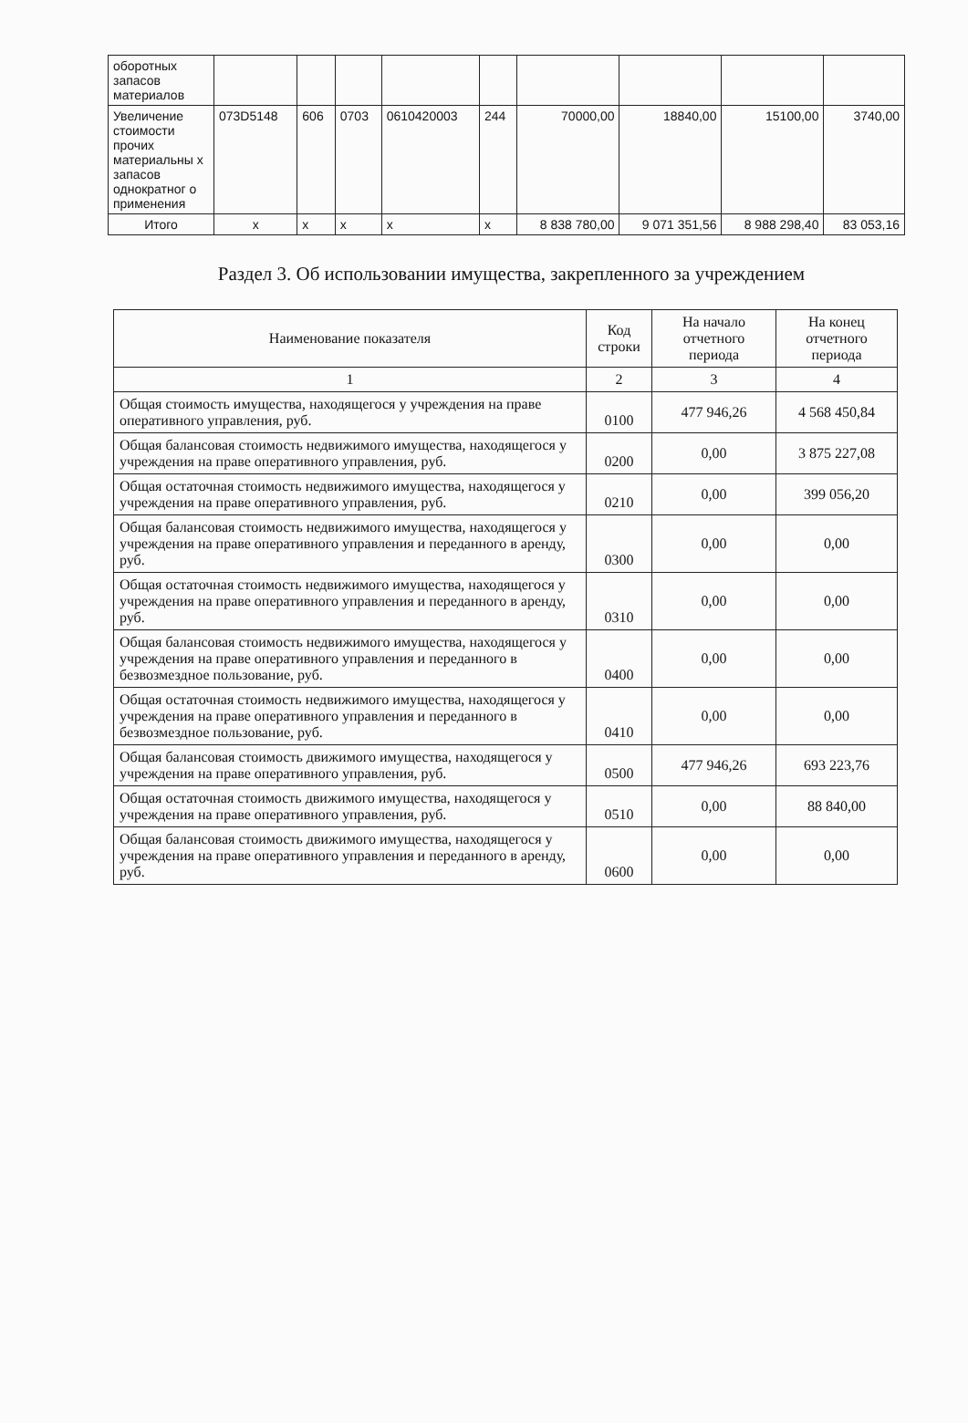| оборотных запасов материалов | | | | | | | | | |
| Увеличение стоимости прочих материальны х запасов однократног о применения | 073D5148 | 606 | 0703 | 0610420003 | 244 | 70000,00 | 18840,00 | 15100,00 | 3740,00 |
| Итого | x | x | x | x | x | 8 838 780,00 | 9 071 351,56 | 8 988 298,40 | 83 053,16 |
Раздел 3. Об использовании имущества, закрепленного за учреждением
| Наименование показателя | Код строки | На начало отчетного периода | На конец отчетного периода |
| --- | --- | --- | --- |
| 1 | 2 | 3 | 4 |
| Общая стоимость имущества, находящегося у учреждения на праве оперативного управления, руб. | 0100 | 477 946,26 | 4 568 450,84 |
| Общая балансовая стоимость недвижимого имущества, находящегося у учреждения на праве оперативного управления, руб. | 0200 | 0,00 | 3 875 227,08 |
| Общая остаточная стоимость недвижимого имущества, находящегося у учреждения на праве оперативного управления, руб. | 0210 | 0,00 | 399 056,20 |
| Общая балансовая стоимость недвижимого имущества, находящегося у учреждения на праве оперативного управления и переданного в аренду, руб. | 0300 | 0,00 | 0,00 |
| Общая остаточная стоимость недвижимого имущества, находящегося у учреждения на праве оперативного управления и переданного в аренду, руб. | 0310 | 0,00 | 0,00 |
| Общая балансовая стоимость недвижимого имущества, находящегося у учреждения на праве оперативного управления и переданного в безвозмездное пользование, руб. | 0400 | 0,00 | 0,00 |
| Общая остаточная стоимость недвижимого имущества, находящегося у учреждения на праве оперативного управления и переданного в безвозмездное пользование, руб. | 0410 | 0,00 | 0,00 |
| Общая балансовая стоимость движимого имущества, находящегося у учреждения на праве оперативного управления, руб. | 0500 | 477 946,26 | 693 223,76 |
| Общая остаточная стоимость движимого имущества, находящегося у учреждения на праве оперативного управления, руб. | 0510 | 0,00 | 88 840,00 |
| Общая балансовая стоимость движимого имущества, находящегося у учреждения на праве оперативного управления и переданного в аренду, руб. | 0600 | 0,00 | 0,00 |